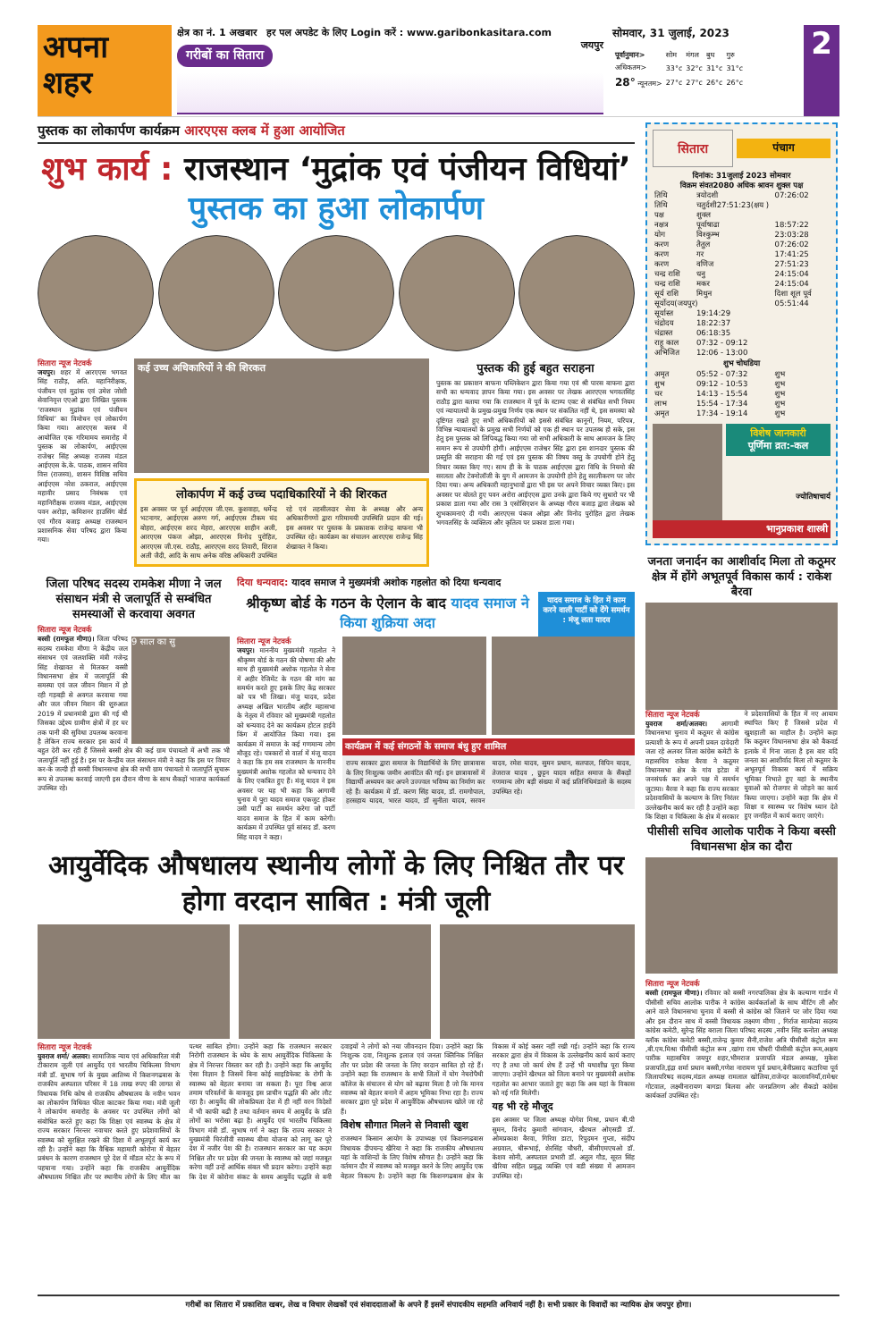अपना
शहर
क्षेत्र का नं. 1 अखबार हर पल अपडेट के लिए Login करें : www.garibonkasitara.com
गरीबों का सितारा जयपुर
सोमवार, 31 जुलाई, 2023
| पूर्वानुमान> | सोम | मंगल | बुध | गुरु |
| अधिकतम> | 33°c | 32°c | 31°c | 31°c |
| 28° न्यूनतम> | 27°c | 27°c | 26°c | 26°c |
2
पुस्तक का लोकार्पण कार्यक्रम आरएएस क्लब में हुआ आयोजित
शुभ कार्य : राजस्थान ‘मुद्रांक एवं पंजीयन विधियां’ पुस्तक का हुआ लोकार्पण
सितारा न्यूज नेटवर्क
जयपुर। शहर में आरएएस भगवत सिंह राठौड़, अति. महानिरीक्षक, पंजीयन एवं मुद्रांक एवं उमेश जोशी सेवानिवृत्त एएओ द्वारा लिखित पुस्तक ‘राजस्थान मुद्रांक एवं पंजीयन विधियां’ का विमोचन एवं लोकार्पण किया गया। आरएएस क्लब में आयोजित एक गरिमामय समारोह में पुस्तक का लोकार्पण, आईएएस राजेश्वर सिंह अध्यक्ष राजस्व मंडल आईएएस के.के. पाठक, शासन सचिव वित्त (राजस्व), शासन विशिष्ठ सचिव आईएएस नरेश ठकराल, आईएएस महावीर प्रसाद निबंधक एवं महानिरीक्षक राजस्व मंडल, आईएएस पवन अरोड़ा, कमिशनर हाउसिंग बोर्ड एवं गौरव बजाड़ अध्यक्ष राजस्थान प्रशासनिक सेवा परिषद द्वारा किया गया।
कई उच्च अधिकारियों ने की शिरकत
लोकार्पण में कई उच्च पदाधिकारियों ने की शिरकत
इस अवसर पर पूर्व आईएएस जी.एस. कुशवाहा, धर्मेन्द्र भटनागर, आईएएस अरुण गर्ग, आईएएस टीकम चंद बोहरा, आईएएस शरद मेहरा, आरएएस शाहीन अली, आरएएस पंकज ओझा, आरएएस विनोद पुरोहित, आरएएस जी.एस. राठौड़, आरएएस शरद तिवारी, शिराज अली जैदी, आदि के साथ अनेक वरिष्ठ अधिकारी उपस्थित रहे एवं तहसीलदार सेवा के अध्यक्ष और अन्य अधिकारीगणों द्वारा गरिमामयी उपस्थिति प्रदान की गई। इस अवसर पर पुस्तक के प्रकाशक राजेन्द्र बाफना भी उपस्थित रहे। कार्यक्रम का संचालन आरएएस राजेन्द्र सिंह शेखावत ने किया।
पुस्तक की हुई बहुत सराहना
पुस्तक का प्रकाशन बाफना पब्लिकेशन द्वारा किया गया एवं श्री पारस बाफना द्वारा सभी का धन्यवाद ज्ञापन किया गया। इस अवसर पर लेखक आरएएस भगवतसिंह राठौड़ द्वारा बताया गया कि राजस्थान में पूर्व के स्टाम्प एक्ट से संबंधित सभी नियम एवं न्यायालयों के प्रमुख-प्रमुख निर्णय एक स्थान पर संकलित नहीं थे, इस समस्या को दृष्टिगत रखते हुए सभी अधिकारियों को इससे संबंधित कानूनों, नियम, परिपत्र, विभिन्न न्यायालयों के प्रमुख सभी निर्णयों को एक ही स्थान पर उपलब्ध हो सके, इस हेतु इस पुस्तक को लिपिबद्ध किया गया जो सभी अधिकारी के साथ आमजन के लिए समान रूप से उपयोगी होगी। आईएएस राजेश्वर सिंह द्वारा इस शानदार पुस्तक की प्रस्तुति की सराहना की गई एवं इस पुस्तक की विषय वस्तु के उपयोगी होने हेतु विचार व्यक्त किए गए। साथ ही के के पाठक आईएएस द्वारा विधि के नियमो की सरलता और टेक्नोलॉजी के युग में आमजन के उपयोगी होने हेतु सरलीकरण पर जोर दिया गया। अन्य अधिकारी महानुभावों द्वारा भी इस पर अपने विचार व्यक्त किए। इस अवसर पर बोलते हुए पवन अरोरा आईएएस द्वारा उनके द्वारा किये गए सुधारो पर भी प्रकाश डाला गया और रास 3 एसोसिएशन के अध्यक्ष गौरव बजाड़ द्वारा लेखक को शुभकामनाएं दी गयी। आरएएस पंकज ओझा और विनोद पुरोहित द्वारा लेखक भगवतसिंह के व्यक्तित्व और कृतित्व पर प्रकाश डाला गया।
जिला परिषद सदस्य रामकेश मीणा ने जल संसाधन मंत्री से जलापूर्ति से सम्बंधित समस्याओं से करवाया अवगत
सितारा न्यूज नेटवर्क
9 साल का सु
बस्सी (रामफूल मीणा)। जिला परिषद सदस्य रामकेश मीणा ने केंद्रीय जल संसाधन एवं जलशक्ति मंत्री गजेन्द्र सिंह शेखावत से मिलकर बस्सी विधानसभा क्षेत्र में जलापूर्ति की समस्या एवं जल जीवन मिशन में हो रही गड़बड़ी से अवगत करवाया गया और जल जीवन मिशन की शुरुआत 2019 में प्रधानमंत्री द्वारा की गई थी जिसका उद्देश्य ग्रामीण क्षेत्रों में हर घर तक पानी की सुविधा उपलब्ध करवाना है लेकिन राज्य सरकार इस कार्य में बहुत देरी कर रही हैं जिससे बस्सी क्षेत्र की कई ग्राम पंचायतो में अभी तक भी जलापूर्ति नहीं हुई है। इस पर केन्द्रीय जल संसाधन मंत्री ने कहा कि इस पर विचार कर-के जल्दी ही बस्सी विधानसभा क्षेत्र की सभी ग्राम पंचायतो मे जलापूर्ति सुचारू रूप से उपलब्ध करवाई जाएगी इस दौरान मीणा के साथ सैकड़ों भाजपा कार्यकर्ता उपस्थित रहे।
दिया धन्यवाद: यादव समाज ने मुख्यमंत्री अशोक गहलोत को दिया धन्यवाद
श्रीकृष्ण बोर्ड के गठन के ऐलान के बाद यादव समाज ने किया शुक्रिया अदा
यादव समाज के हित में काम करने वाली पार्टी को देंगे समर्थन : मंजू लता यादव
सितारा न्यूज नेटवर्क
जयपुर। माननीय मुख्यमंत्री गहलोत ने श्रीकृष्ण बोर्ड के गठन की घोषणा की और साथ ही मुख्यमंत्री अशोक गहलोत ने सेना में अहीर रेजिमेंट के गठन की मांग का समर्थन करते हुए इसके लिए केंद्र सरकार को पत्र भी लिखा। मंजु यादव, प्रदेश अध्यक्ष अखिल भारतीय अहीर महासभा के नेतृत्व में रविवार को मुख्यमंत्री गहलोत को धन्यवाद देने का कार्यक्रम होटल हाईवे किंग में आयोजित किया गया। इस कार्यक्रम में समाज के कई गणमान्य लोग मौजूद रहे। पत्रकारों से वार्ता में मंजू यादव ने कहा कि हम सब राजस्थान के माननीय मुख्यमंत्री अशोक गहलोत को धन्यवाद देने के लिए एकत्रित हुए हैं। मंजू यादव ने इस अवसर पर यह भी कहा कि आगामी चुनाव में पुरा यादव समाज एकजुट होकर उसी पार्टी का समर्थन करेगा जो पार्टी यादव समाज के हित में काम करेगी। कार्यक्रम में उपस्थित पूर्व सांसद डॉ. करण सिंह यादव ने कहा।
कार्यक्रम में कई संगठनों के समाज बंधु हुए शामिल
राज्य सरकार द्वारा समाज के विद्यार्थियों के लिए छात्रावास के लिए निःशुल्क जमीन आवंटित की गई। इन छात्रावासों में विद्यार्थी अध्ययन कर अपने उज्ज्वल भविष्य का निर्माण कर रहे हैं। कार्यक्रम में डॉ. करण सिंह यादव, डॉ. रामगोपाल, हरसहाय यादव, भारत यादव, डॉ सुनीता यादव, सरवन यादव, रमेश यादव, सुमन प्रधान, सतपाल, विपिन यादव, तेजराज यादव , छुट्टन यादव सहित समाज के सैंकड़ों गणमान्य लोग बड़ी संख्या में कई प्रतिनिधिमंडलो के सदस्य उपस्थित रहे।
आयुर्वेदिक औषधालय स्थानीय लोगों के लिए निश्चित तौर पर होगा वरदान साबित : मंत्री जूली
सितारा न्यूज नेटवर्क
युवराज शर्मा/ अलवर। सामाजिक न्याय एवं अधिकारिता मंत्री टीकाराम जूली एवं आयुर्वेद एवं भारतीय चिकित्सा विभाग मंत्री डॉ. सुभाष गर्ग के मुख्य आतिथ्य में किशनगढबास के राजकीय अस्पताल परिसर में 18 लाख रुपए की लागत से विधायक निधि कोष से राजकीय औषधालय के नवीन भवन का लोकार्पण विधिवत फीता काटकर किया गया। मंत्री जूली ने लोकार्पण समारोह के अवसर पर उपस्थित लोगों को संबोधित करते हुए कहा कि शिक्षा एवं स्वास्थ्य के क्षेत्र में राज्य सरकार निरन्तर नवाचार करते हुए प्रदेशवासियों के स्वास्थ्य को सुरक्षित रखने की दिशा में अभूतपूर्व कार्य कर रही है। उन्होंने कहा कि वैश्विक महामारी कोरोना में बेहतर प्रबंधन के कारण राजस्थान पूरे देश में मॉडल स्टेट के रूप में पहचाना गया। उन्होंने कहा कि राजकीय आयुर्वेदिक औषधालय निश्चित तौर पर स्थानीय लोगों के लिए मील का पत्थर साबित होगा। उन्होंने कहा कि राजस्थान सरकार निरोगी राजस्थान के ध्येय के साथ आयुर्वेदिक चिकित्सा के क्षेत्र में निरन्तर विस्तार कर रही है। उन्होंने कहा कि आयुर्वेद ऐसा विज्ञान है जिसमें बिना कोई साइडिफेक्ट के रोगी के स्वास्थ्य को बेहतर बनाया जा सकता है। पूरा विश्व आज तमाम परिवर्तनों के बावजूद इस प्राचीन पद्धति की ओर लौट रहा है। आयुर्वेद की लोकप्रियता देश में ही नहीं वरन विदेशों में भी काफी बढी है तथा वर्तमान समय में आयुर्वेद के प्रति लोगों का भरोसा बढ़ा है। आयुर्वेद एवं भारतीय चिकित्सा विभाग मंत्री डॉ. सुभाष गर्ग ने कहा कि राज्य सरकार ने मुख्यमंत्री चिरंजीवी स्वास्थ्य बीमा योजना को लागू कर पूरे देश में नजीर पेश की है। राजस्थान सरकार का यह कदम निश्चित तौर पर प्रदेश की जनता के स्वास्थ्य को जहां मजबूत करेगा वहीं उन्हें आर्थिक संबल भी प्रदान करेगा। उन्होंने कहा कि देश में कोरोना संकट के समय आयुर्वेद पद्धति से बनी दवाइयों ने लोगों को नया जीवनदान दिया। उन्होंने कहा कि निःशुल्क दवा, निःशुल्क इलाज एवं जनता क्लिनिक निश्चित तौर पर प्रदेश की जनता के लिए वरदान साबित हो रहे हैं। उन्होंने कहा कि राजस्थान के सभी जिलों में योग नेचरोपैथी कॉलेज के संचालन से योग को बढ़ावा मिला है जो कि मानव स्वास्थ्य को बेहतर बनाने में अहम भूमिका निभा रहा है। राज्य सरकार द्वारा पूरे प्रदेश में आयुर्वेदिक औषधालय खोले जा रहे हैं।
विशेष सौगात मिलने से निवासी खुश
राजस्थान किसान आयोग के उपाध्यक्ष एवं किशनगढबास विधायक दीपचन्द खैरिया ने कहा कि राजकीय औषधालय यहां के वाशिन्दों के लिए विशेष सौगात है। उन्होंने कहा कि वर्तमान दौर में स्वास्थ्य को मजबूत करने के लिए आयुर्वेद एक बेहतर विकल्प है। उन्होंने कहा कि किशनगढबास क्षेत्र के विकास में कोई कसर नहीं रखी गई। उन्होंने कहा कि राज्य सरकार द्वारा क्षेत्र में विकास के उल्लेखनीय कार्य कार्य कराए गए है तथा जो कार्य शेष हैं उन्हें भी यथाशीघ्र पूरा किया जाएगा। उन्होंने खैरथल को जिला बनाने पर मुख्यमंत्री अशोक गहलोत का आभार जताते हुए कहा कि अब यहां के विकास को नई गति मिलेगी।
यह भी रहे मौजूद
इस अवसर पर जिला अध्यक्ष योगेश मिश्रा, प्रधान बी.पी सुमन, विनोद कुमारी सांगवान, खैरथल ओएसडी डॉ. ओमप्रकाश बैरवा, गिरिश डाटा, रिपुदमन गुप्ता, संदीप अग्रवाल, धीरूभाई, शेरसिंह चौधरी, बीसीएमएचओ डॉ. केशव सोनी, अस्पताल प्रभारी डॉ. अतुल गौड, सूरत सिंह खैरिया सहित प्रबुद्ध व्यक्ति एवं बडी संख्या में आमजन उपस्थित रहे।
सितारा
पंचाग
दिनांक: 31जुलाई 2023 सोमवार
विक्रम संवत2080 अधिक श्रावन शुक्ल पक्ष
| तिथि | त्रयोदशी | 07:26:02 |
| तिथि | चतुर्दशी27:51:23(क्षय ) | |
| पक्ष | शुक्ल | |
| नक्षत्र | पूर्वाषाढा | 18:57:22 |
| योग | विश्कुम्भ | 23:03:28 |
| करण | तैतुल | 07:26:02 |
| करण | गर | 17:41:25 |
| करण | वणिज | 27:51:23 |
| चन्द्र राशि | धनु | 24:15:04 |
| चन्द्र राशि | मकर | 24:15:04 |
| सूर्य राशि | मिथुन | दिशा शूल पूर्व |
| सूर्योदय(जयपुर) | | 05:51:44 |
| सूर्यास्त | 19:14:29 | |
| चंद्रोदय | 18:22:37 | |
| चंद्रास्त | 06:18:35 | |
| राहू काल | 07:32 - 09:12 | |
| अभिजित | 12:06 - 13:00 | |
| शुभ चोघडिया | | |
| अमृत | 05:52 - 07:32 | शुभ |
| शुभ | 09:12 - 10:53 | शुभ |
| चर | 14:13 - 15:54 | शुभ |
| लाभ | 15:54 - 17:34 | शुभ |
| अमृत | 17:34 - 19:14 | शुभ |
विशेष जानकारी
पूर्णिमा व्रत:-कल
ज्योतिषाचार्य
भानुप्रकाश शास्त्री
जनता जनार्दन का आशीर्वाद मिला तो कठूमर क्षेत्र में होंगे अभूतपूर्व विकास कार्य : राकेश बैरवा
सितारा न्यूज नेटवर्क
युवराज शर्मा/अलवर। आगामी विधानसभा चुनाव में कठूमर से कांग्रेस प्रत्याशी के रूप में अपनी प्रबल दावेदारी जता रहे अलवर जिला कांग्रेस कमेटी के महासचिव राकेश बैरवा ने कठूमर विधानसभा क्षेत्र के गांव इटेडा में जनसंपर्क कर अपने पक्ष में समर्थन जुटाया। बैरवा ने कहा कि राज्य सरकार प्रदेशवासियों के कल्याण के लिए निरंतर उल्लेखनीय कार्य कर रही है उन्होंने कहा कि शिक्षा व चिकित्सा के क्षेत्र में सरकार ने प्रदेशवासियों के हित में नए आयाम स्थापित किए हैं जिससे प्रदेश में खुशहाली का माहौल है। उन्होंने कहा कि कठूमर विधानसभा क्षेत्र को बैकवर्ड इलाके में गिना जाता है इस बार यदि जनता का आशीर्वाद मिला तो कठूमर के अभूतपूर्व विकास कार्य में सक्रिय भूमिका निभाते हुए यहां के स्थानीय युवाओं को रोजगार से जोड़ने का कार्य किया जाएगा। उन्होंने कहा कि क्षेत्र में शिक्षा व स्वास्थ्य पर विशेष ध्यान देते हुए जनहित में कार्य कराए जाएंगे।
पीसीसी सचिव आलोक पारीक ने किया बस्सी विधानसभा क्षेत्र का दौरा
सितारा न्यूज नेटवर्क
बस्सी (रामफूल मीणा)। रविवार को बस्सी नगरपालिका क्षेत्र के कल्याण गार्डन में पीसीसी सचिव आलोक पारीक ने कांग्रेस कार्यकर्ताओं के साथ मीटिंग ली और आने वाले विधानसभा चुनाव में बस्सी से कांग्रेस को जिताने पर जोर दिया गया और इस दौरान साथ में बस्सी विधायक लक्ष्मण मीणा , गिर्राज सामोत्या सदस्य कांग्रेस कमेटी, सुरेन्द्र सिंह बराला जिला परिषद सदस्य ,नवीन सिंह कनोता अध्यक्ष ब्लॉक कांग्रेस कमेटी बस्सी,राजेन्द्र कुमार सैनी,राजेश अत्रि पीसीसी कंट्रोल रूम ,बी.एम.मिश्रा पीसीसी कंट्रोल रूम ,खांगा राम चौधरी पीसीसी कंट्रोल रूम,अक्षय पारीक महासचिव जयपुर शहर,भीमराज प्रजापति मंडल अध्यक्ष, मुकेश प्रजापति,इंद्रा शर्मा प्रधान बस्सी,गणेश नारायण पूर्व प्रधान,बेनीप्रसाद कटारिया पूर्व जिलापरिषद सदस्य,मंडल अध्यक्ष रामलाल खोलिया,राजेन्दर कालावनियाँ,रामेश्वर गोटवाल, लक्ष्मीनारायण बागडा बिलवा ओर जनप्रतिगण ओर सैकडो कांग्रेस कार्यकर्ता उपस्थित रहे।
गरीबों का सितारा में प्रकाशित खबर, लेख व विचार लेखकों एवं संवाददाताओं के अपने हैं इसमें संपादकीय सहमति अनिवार्य नहीं है। सभी प्रकार के विवादों का न्यायिक क्षेत्र जयपुर होगा।